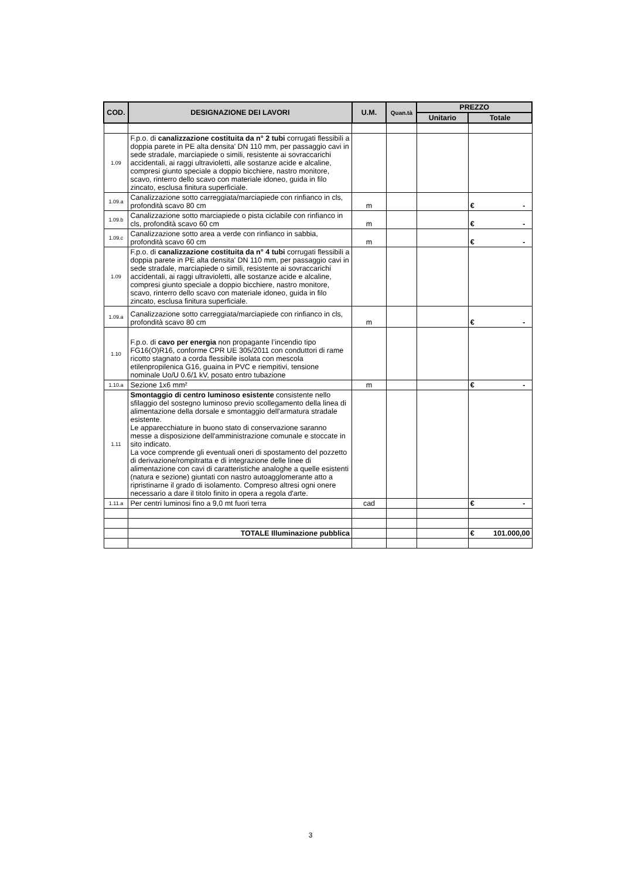| COD. | DESIGNAZIONE DEI LAVORI | U.M. | Quan.tà | PREZZO | |
| --- | --- | --- | --- | --- | --- |
| | | | | Unitario | Totale |
| 1.09 | F.p.o. di canalizzazione costituita da n° 2 tubi corrugati flessibili a doppia parete in PE alta densita' DN 110 mm, per passaggio cavi in sede stradale, marciapiede o simili, resistente ai sovraccarichi accidentali, ai raggi ultravioletti, alle sostanze acide e alcaline, compresi giunto speciale a doppio bicchiere, nastro monitore, scavo, rinterro dello scavo con materiale idoneo, guida in filo zincato, esclusa finitura superficiale. | | | | |
| 1.09.a | Canalizzazione sotto carreggiata/marciapiede con rinfianco in cls, profondità scavo 80 cm | m | | | € - |
| 1.09.b | Canalizzazione sotto marciapiede o pista ciclabile con rinfianco in cls, profondità scavo 60 cm | m | | | € - |
| 1.09.c | Canalizzazione sotto area a verde con rinfianco in sabbia, profondità scavo 60 cm | m | | | € - |
| 1.09 | F.p.o. di canalizzazione costituita da n° 4 tubi corrugati flessibili a doppia parete in PE alta densita' DN 110 mm, per passaggio cavi in sede stradale, marciapiede o simili, resistente ai sovraccarichi accidentali, ai raggi ultravioletti, alle sostanze acide e alcaline, compresi giunto speciale a doppio bicchiere, nastro monitore, scavo, rinterro dello scavo con materiale idoneo, guida in filo zincato, esclusa finitura superficiale. | | | | |
| 1.09.a | Canalizzazione sotto carreggiata/marciapiede con rinfianco in cls, profondità scavo 80 cm | m | | | € - |
| 1.10 | F.p.o. di cavo per energia non propagante l’incendio tipo FG16(O)R16, conforme CPR UE 305/2011 con conduttori di rame ricotto stagnato a corda flessibile isolata con mescola etilenpropilenica G16, guaina in PVC e riempitivi, tensione nominale Uo/U 0.6/1 kV, posato entro tubazione | | | | |
| 1.10.a | Sezione 1x6 mm² | m | | | € - |
| 1.11 | Smontaggio di centro luminoso esistente consistente nello sfilaggio del sostegno luminoso previo scollegamento della linea di alimentazione della dorsale e smontaggio dell'armatura stradale esistente. Le apparecchiature in buono stato di conservazione saranno messe a disposizione dell'amministrazione comunale e stoccate in sito indicato. La voce comprende gli eventuali oneri di spostamento del pozzetto di derivazione/rompitratta e di integrazione delle linee di alimentazione con cavi di caratteristiche analoghe a quelle esistenti (natura e sezione) giuntati con nastro autoagglomerante atto a ripristinarne il grado di isolamento. Compreso altresi ogni onere necessario a dare il titolo finito in opera a regola d'arte. | | | | |
| 1.11.a | Per centri luminosi fino a 9,0 mt fuori terra | cad | | | € - |
| | TOTALE Illuminazione pubblica | | | | € 101.000,00 |
3